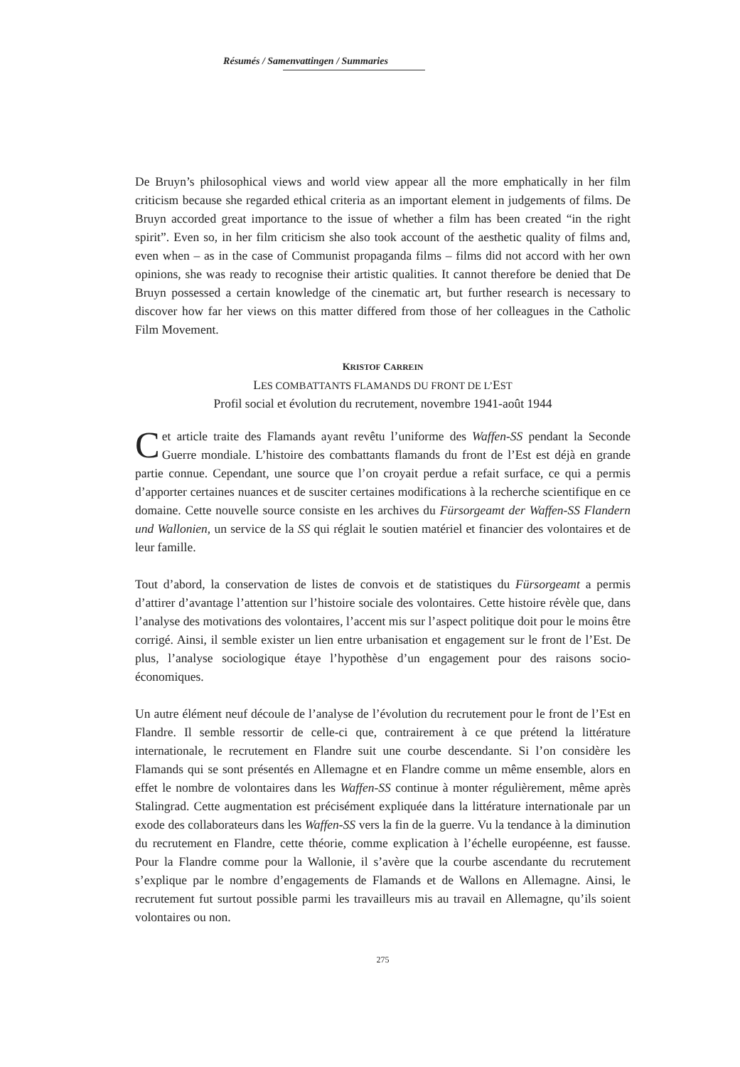Résumés / Samenvattingen / Summaries
De Bruyn’s philosophical views and world view appear all the more emphatically in her film criticism because she regarded ethical criteria as an important element in judgements of films. De Bruyn accorded great importance to the issue of whether a film has been created “in the right spirit”. Even so, in her film criticism she also took account of the aesthetic quality of films and, even when – as in the case of Communist propaganda films – films did not accord with her own opinions, she was ready to recognise their artistic qualities. It cannot therefore be denied that De Bruyn possessed a certain knowledge of the cinematic art, but further research is necessary to discover how far her views on this matter differed from those of her colleagues in the Catholic Film Movement.
KRISTOF CARREIN
LES COMBATTANTS FLAMANDS DU FRONT DE L’EST
Profil social et évolution du recrutement, novembre 1941-août 1944
Cet article traite des Flamands ayant revêtu l’uniforme des Waffen-SS pendant la Seconde Guerre mondiale. L’histoire des combattants flamands du front de l’Est est déjà en grande partie connue. Cependant, une source que l’on croyait perdue a refait surface, ce qui a permis d’apporter certaines nuances et de susciter certaines modifications à la recherche scientifique en ce domaine. Cette nouvelle source consiste en les archives du Fürsorgeamt der Waffen-SS Flandern und Wallonien, un service de la SS qui réglait le soutien matériel et financier des volontaires et de leur famille.
Tout d’abord, la conservation de listes de convois et de statistiques du Fürsorgeamt a permis d’attirer d’avantage l’attention sur l’histoire sociale des volontaires. Cette histoire révèle que, dans l’analyse des motivations des volontaires, l’accent mis sur l’aspect politique doit pour le moins être corrigé. Ainsi, il semble exister un lien entre urbanisation et engagement sur le front de l’Est. De plus, l’analyse sociologique étaye l’hypothèse d’un engagement pour des raisons socio-économiques.
Un autre élément neuf découle de l’analyse de l’évolution du recrutement pour le front de l’Est en Flandre. Il semble ressortir de celle-ci que, contrairement à ce que prétend la littérature internationale, le recrutement en Flandre suit une courbe descendante. Si l’on considère les Flamands qui se sont présentés en Allemagne et en Flandre comme un même ensemble, alors en effet le nombre de volontaires dans les Waffen-SS continue à monter régulièrement, même après Stalingrad. Cette augmentation est précisément expliquée dans la littérature internationale par un exode des collaborateurs dans les Waffen-SS vers la fin de la guerre. Vu la tendance à la diminution du recrutement en Flandre, cette théorie, comme explication à l’échelle européenne, est fausse. Pour la Flandre comme pour la Wallonie, il s’avère que la courbe ascendante du recrutement s’explique par le nombre d’engagements de Flamands et de Wallons en Allemagne. Ainsi, le recrutement fut surtout possible parmi les travailleurs mis au travail en Allemagne, qu’ils soient volontaires ou non.
275